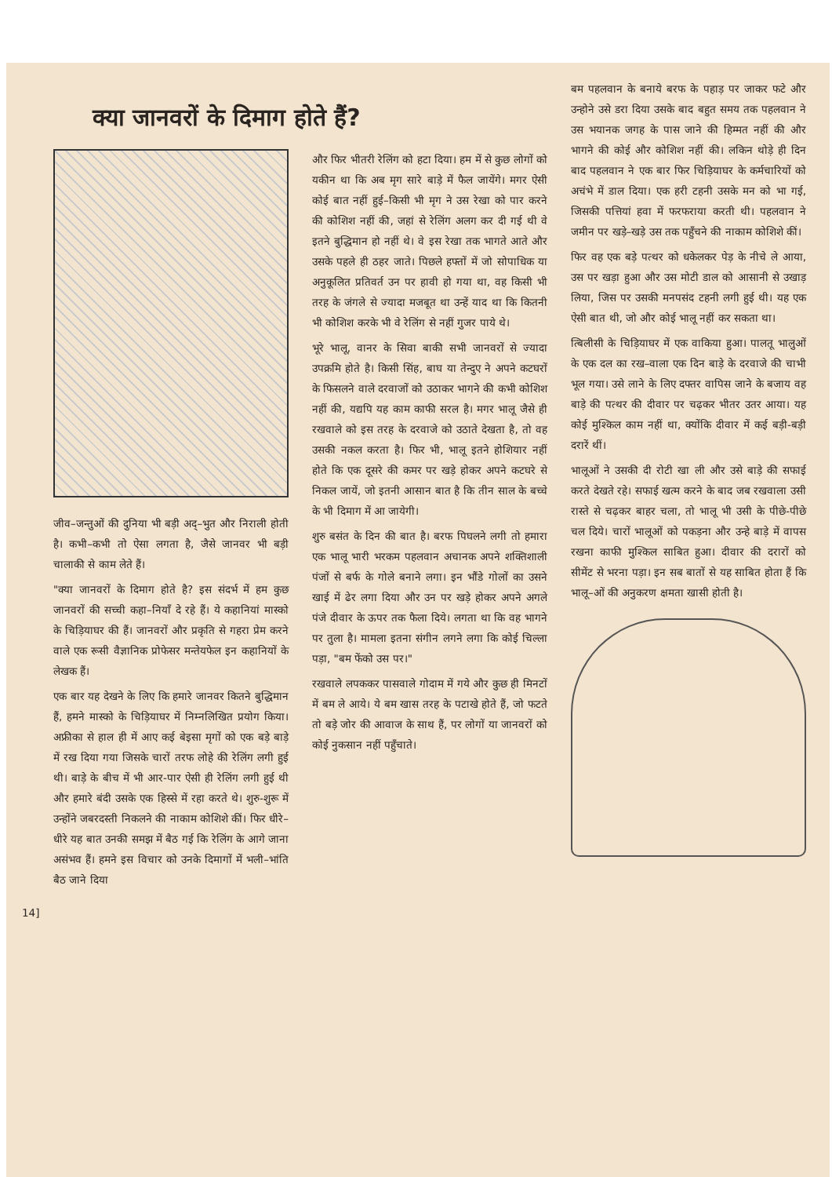क्या जानवरों के दिमाग होते हैं?
जीव–जन्तुओं की दुनिया भी बड़ी अद्–भुत और निराली होती है। कभी–कभी तो ऐसा लगता है, जैसे जानवर भी बड़ी चालाकी से काम लेते हैं।
"क्या जानवरों के दिमाग होते है? इस संदर्भ में हम कुछ जानवरों की सच्ची कहा–नियाँ दे रहे हैं। ये कहानियां मास्को के चिड़ियाघर की हैं। जानवरों और प्रकृति से गहरा प्रेम करने वाले एक रूसी वैज्ञानिक प्रोफेसर मन्तेयफेल इन कहानियों के लेखक हैं।
एक बार यह देखने के लिए कि हमारे जानवर कितने बुद्धिमान हैं, हमने मास्को के चिड़ियाघर में निम्नलिखित प्रयोग किया। अफ्रीका से हाल ही में आए कई बेइसा मृगों को एक बड़े बाड़े में रख दिया गया जिसके चारों तरफ लोहे की रेलिंग लगी हुई थी। बाड़े के बीच में भी आर-पार ऐसी ही रेलिंग लगी हुई थी और हमारे बंदी उसके एक हिस्से में रहा करते थे। शुरु-शुरू में उन्होंने जबरदस्ती निकलने की नाकाम कोशिशे कीं। फिर धीरे–धीरे यह बात उनकी समझ में बैठ गई कि रेलिंग के आगे जाना असंभव हैं। हमने इस विचार को उनके दिमागों में भली–भांति बैठ जाने दिया
और फिर भीतरी रेलिंग को हटा दिया। हम में से कुछ लोगों को यकीन था कि अब मृग सारे बाड़े में फैल जायेंगे। मगर ऐसी कोई बात नहीं हुई–किसी भी मृग ने उस रेखा को पार करने की कोशिश नहीं की, जहां से रेलिंग अलग कर दी गई थी वे इतने बुद्धिमान हो नहीं थे। वे इस रेखा तक भागते आते और उसके पहले ही ठहर जाते। पिछले हफ्तों में जो सोपाधिक या अनुकूलित प्रतिवर्त उन पर हावी हो गया था, वह किसी भी तरह के जंगले से ज्यादा मजबूत था उन्हें याद था कि कितनी भी कोशिश करके भी वे रेलिंग से नहीं गुजर पाये थे।
भूरे भालू, वानर के सिवा बाकी सभी जानवरों से ज्यादा उपक्रमि होते है। किसी सिंह, बाघ या तेन्दुए ने अपने कटघरों के फिसलने वाले दरवाजों को उठाकर भागने की कभी कोशिश नहीं की, यद्यपि यह काम काफी सरल है। मगर भालू जैसे ही रखवाले को इस तरह के दरवाजे को उठाते देखता है, तो वह उसकी नकल करता है। फिर भी, भालू इतने होशियार नहीं होते कि एक दूसरे की कमर पर खड़े होकर अपने कटघरे से निकल जायें, जो इतनी आसान बात है कि तीन साल के बच्चे के भी दिमाग में आ जायेगी।
शुरु बसंत के दिन की बात है। बरफ पिघलने लगी तो हमारा एक भालू भारी भरकम पहलवान अचानक अपने शक्तिशाली पंजों से बर्फ के गोले बनाने लगा। इन भौंडे गोलों का उसने खाई में ढेर लगा दिया और उन पर खड़े होकर अपने अगले पंजे दीवार के ऊपर तक फैला दिये। लगता था कि वह भागने पर तुला है। मामला इतना संगीन लगने लगा कि कोई चिल्ला पड़ा, "बम फेंको उस पर।"
रखवाले लपककर पासवाले गोदाम में गये और कुछ ही मिनटों में बम ले आये। ये बम खास तरह के पटाखे होते हैं, जो फटते तो बड़े जोर की आवाज के साथ हैं, पर लोगों या जानवरों को कोई नुकसान नहीं पहुँचाते।
बम पहलवान के बनाये बरफ के पहाड़ पर जाकर फटे और उन्होने उसे डरा दिया उसके बाद बहुत समय तक पहलवान ने उस भयानक जगह के पास जाने की हिम्मत नहीं की और भागने की कोई और कोशिश नहीं की। लकिन थोड़े ही दिन बाद पहलवान ने एक बार फिर चिड़ियाघर के कर्मचारियों को अचंभे में डाल दिया। एक हरी टहनी उसके मन को भा गई, जिसकी पत्तियां हवा में फरफराया करती थी। पहलवान ने जमीन पर खड़े–खड़े उस तक पहुँचने की नाकाम कोशिशे कीं।
फिर वह एक बड़े पत्थर को धकेलकर पेड़ के नीचे ले आया, उस पर खड़ा हुआ और उस मोटी डाल को आसानी से उखाड़ लिया, जिस पर उसकी मनपसंद टहनी लगी हुई थी। यह एक ऐसी बात थी, जो और कोई भालू नहीं कर सकता था।
त्बिलीसी के चिड़ियाघर में एक वाकिया हुआ। पालतू भालुओं के एक दल का रख–वाला एक दिन बाड़े के दरवाजे की चाभी भूल गया। उसे लाने के लिए दफ्तर वापिस जाने के बजाय वह बाड़े की पत्थर की दीवार पर चढ़कर भीतर उतर आया। यह कोई मुश्किल काम नहीं था, क्योंकि दीवार में कई बड़ी-बड़ी दरारें थीं।
भालूओं ने उसकी दी रोटी खा ली और उसे बाड़े की सफाई करते देखते रहे। सफाई खत्म करने के बाद जब रखवाला उसी रास्ते से चढ़कर बाहर चला, तो भालू भी उसी के पीछे-पीछे चल दिये। चारों भालूओं को पकड़ना और उन्हे बाड़े में वापस रखना काफी मुश्किल साबित हुआ। दीवार की दरारों को सीमेंट से भरना पड़ा। इन सब बातों से यह साबित होता हैं कि भालू–ओं की अनुकरण क्षमता खासी होती है।
14]